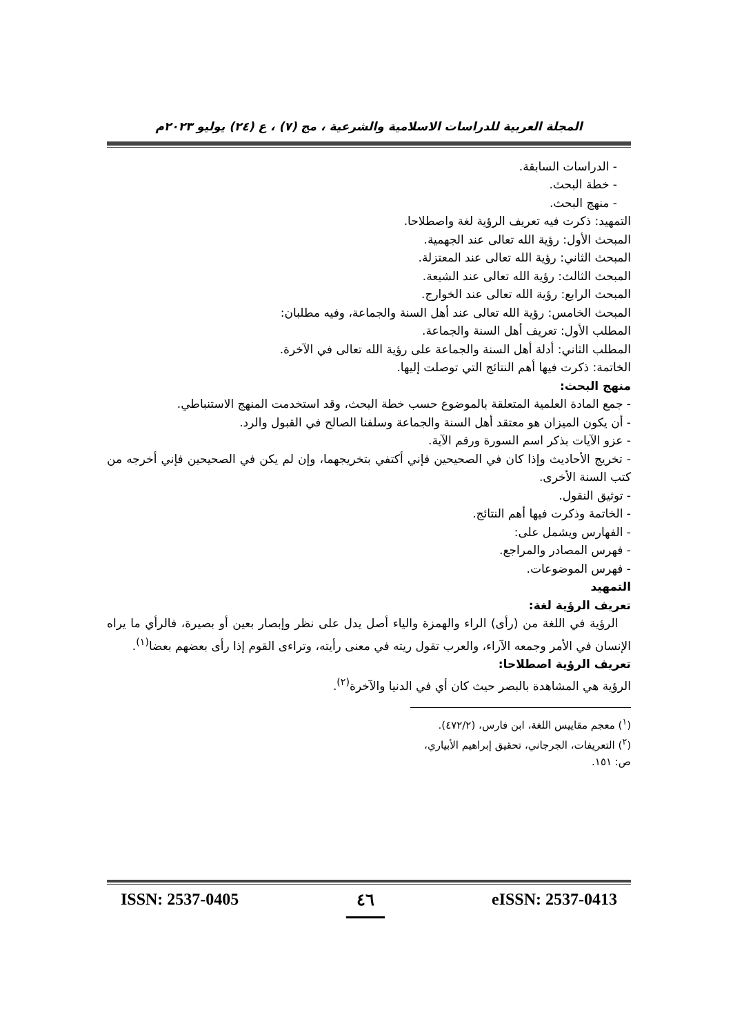المجلة العربية للدراسات الاسلامية والشرعية ، مج (٧) ، ع (٢٤) يوليو ٢٠٢٣م
- الدراسات السابقة.
- خطة البحث.
- منهج البحث.
التمهيد: ذكرت فيه تعريف الرؤية لغة واصطلاحا.
المبحث الأول: رؤية الله تعالى عند الجهمية.
المبحث الثاني: رؤية الله تعالى عند المعتزلة.
المبحث الثالث: رؤية الله تعالى عند الشيعة.
المبحث الرابع: رؤية الله تعالى عند الخوارج.
المبحث الخامس: رؤية الله تعالى عند أهل السنة والجماعة، وفيه مطلبان:
المطلب الأول: تعريف أهل السنة والجماعة.
المطلب الثاني: أدلة أهل السنة والجماعة على رؤية الله تعالى في الآخرة.
الخاتمة: ذكرت فيها أهم النتائج التي توصلت إليها.
منهج البحث:
- جمع المادة العلمية المتعلقة بالموضوع حسب خطة البحث، وقد استخدمت المنهج الاستنباطي.
- أن يكون الميزان هو معتقد أهل السنة والجماعة وسلفنا الصالح في القبول والرد.
- عزو الآيات بذكر اسم السورة ورقم الآية.
- تخريج الأحاديث وإذا كان في الصحيحين فإني أكتفي بتخريجهما، وإن لم يكن في الصحيحين فإني أخرجه من كتب السنة الأخرى.
- توثيق النقول.
- الخاتمة وذكرت فيها أهم النتائج.
- الفهارس ويشمل على:
- فهرس المصادر والمراجع.
- فهرس الموضوعات.
التمهيد
تعريف الرؤية لغة:
الرؤية في اللغة من (رأى) الراء والهمزة والياء أصل يدل على نظر وإبصار بعين أو بصيرة، فالرأي ما يراه الإنسان في الأمر وجمعه الآراء، والعرب تقول ريته في معنى رأيته، وتراءى القوم إذا رأى بعضهم بعضا<sup>(١)</sup>.
تعريف الرؤية اصطلاحا:
الرؤية هي المشاهدة بالبصر حيث كان أي في الدنيا والآخرة<sup>(٢)</sup>.
(<sup>١</sup>) معجم مقاييس اللغة، ابن فارس، (٤٧٢/٢).
(<sup>٢</sup>) التعريفات، الجرجاني، تحقيق إبراهيم الأبياري، ص: ١٥١.
ISSN: 2537-0405 ٤٦ eISSN: 2537-0413